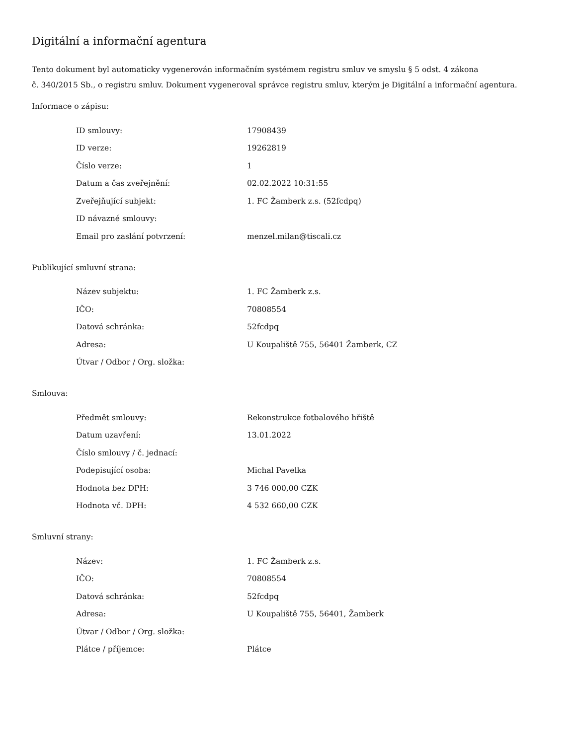Digitální a informační agentura
Tento dokument byl automaticky vygenerován informačním systémem registru smluv ve smyslu § 5 odst. 4 zákona
č. 340/2015 Sb., o registru smluv. Dokument vygeneroval správce registru smluv, kterým je Digitální a informační agentura.
Informace o zápisu:
| ID smlouvy: | 17908439 |
| ID verze: | 19262819 |
| Číslo verze: | 1 |
| Datum a čas zveřejnění: | 02.02.2022 10:31:55 |
| Zveřejňující subjekt: | 1. FC Žamberk z.s. (52fcdpq) |
| ID návazné smlouvy: | |
| Email pro zaslání potvrzení: | menzel.milan@tiscali.cz |
Publikující smluvní strana:
| Název subjektu: | 1. FC Žamberk z.s. |
| IČO: | 70808554 |
| Datová schránka: | 52fcdpq |
| Adresa: | U Koupaliště 755, 56401 Žamberk, CZ |
| Útvar / Odbor / Org. složka: | |
Smlouva:
| Předmět smlouvy: | Rekonstrukce fotbalového hřiště |
| Datum uzavření: | 13.01.2022 |
| Číslo smlouvy / č. jednací: | |
| Podepisující osoba: | Michal Pavelka |
| Hodnota bez DPH: | 3 746 000,00 CZK |
| Hodnota vč. DPH: | 4 532 660,00 CZK |
Smluvní strany:
| Název: | 1. FC Žamberk z.s. |
| IČO: | 70808554 |
| Datová schránka: | 52fcdpq |
| Adresa: | U Koupaliště 755, 56401, Žamberk |
| Útvar / Odbor / Org. složka: | |
| Plátce / příjemce: | Plátce |